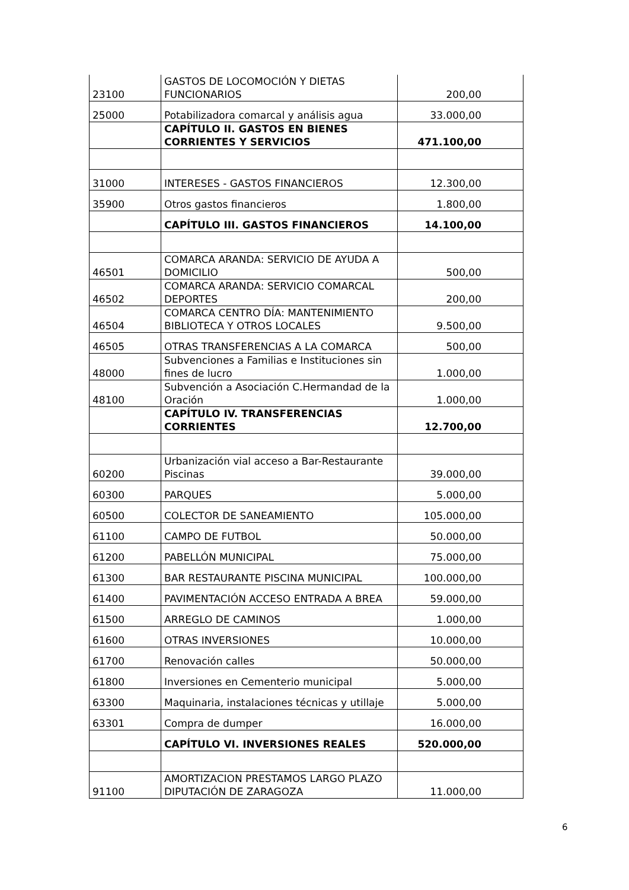| 23100 | GASTOS DE LOCOMOCIÓN Y DIETAS FUNCIONARIOS | 200,00 |
| 25000 | Potabilizadora comarcal y análisis agua | 33.000,00 |
| | CAPÍTULO II. GASTOS EN BIENES CORRIENTES Y SERVICIOS | 471.100,00 |
| 31000 | INTERESES - GASTOS FINANCIEROS | 12.300,00 |
| 35900 | Otros gastos financieros | 1.800,00 |
| | CAPÍTULO III. GASTOS FINANCIEROS | 14.100,00 |
| 46501 | COMARCA ARANDA: SERVICIO DE AYUDA A DOMICILIO | 500,00 |
| 46502 | COMARCA ARANDA: SERVICIO COMARCAL DEPORTES | 200,00 |
| 46504 | COMARCA CENTRO DÍA: MANTENIMIENTO BIBLIOTECA Y OTROS LOCALES | 9.500,00 |
| 46505 | OTRAS TRANSFERENCIAS A LA COMARCA | 500,00 |
| 48000 | Subvenciones a Familias e Instituciones sin fines de lucro | 1.000,00 |
| 48100 | Subvención a Asociación C.Hermandad de la Oración | 1.000,00 |
| | CAPÍTULO IV. TRANSFERENCIAS CORRIENTES | 12.700,00 |
| 60200 | Urbanización vial acceso a Bar-Restaurante Piscinas | 39.000,00 |
| 60300 | PARQUES | 5.000,00 |
| 60500 | COLECTOR DE SANEAMIENTO | 105.000,00 |
| 61100 | CAMPO DE FUTBOL | 50.000,00 |
| 61200 | PABELLÓN MUNICIPAL | 75.000,00 |
| 61300 | BAR RESTAURANTE PISCINA MUNICIPAL | 100.000,00 |
| 61400 | PAVIMENTACIÓN ACCESO ENTRADA A BREA | 59.000,00 |
| 61500 | ARREGLO DE CAMINOS | 1.000,00 |
| 61600 | OTRAS INVERSIONES | 10.000,00 |
| 61700 | Renovación calles | 50.000,00 |
| 61800 | Inversiones en Cementerio municipal | 5.000,00 |
| 63300 | Maquinaria, instalaciones técnicas y utillaje | 5.000,00 |
| 63301 | Compra de dumper | 16.000,00 |
| | CAPÍTULO VI. INVERSIONES REALES | 520.000,00 |
| 91100 | AMORTIZACION PRESTAMOS LARGO PLAZO DIPUTACIÓN DE ZARAGOZA | 11.000,00 |
6